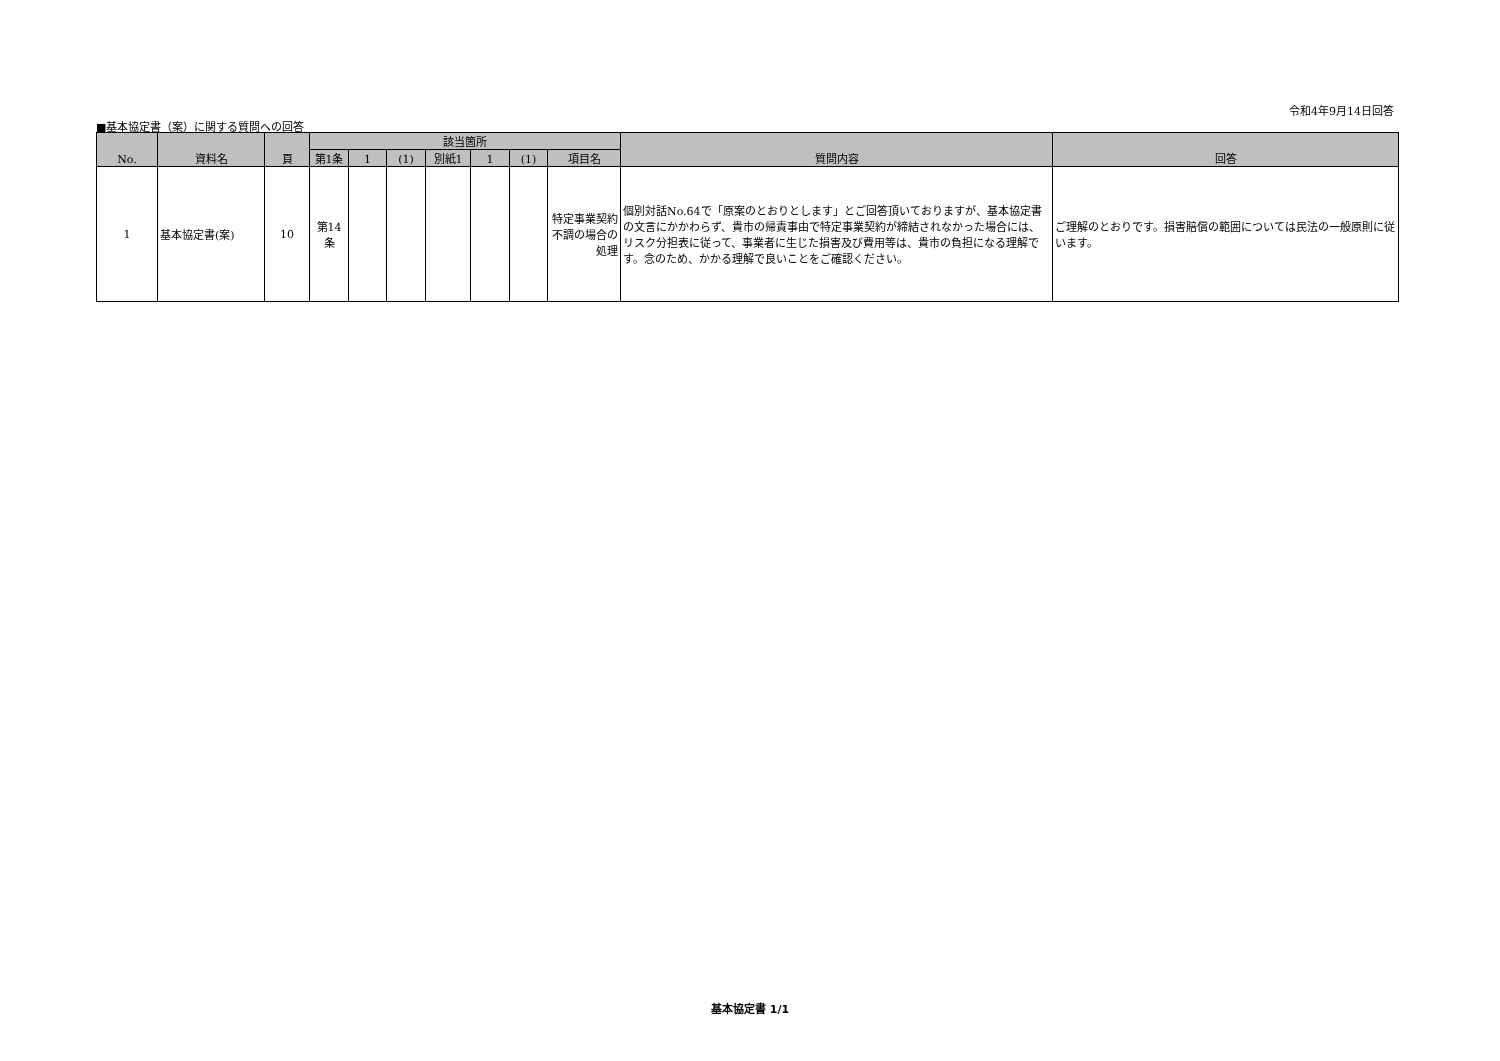令和4年9月14日回答
■基本協定書（案）に関する質問への回答
| No. | 資料名 | 頁 | 該当箇所 | | | | | | | 質問内容 | 回答 |
| --- | --- | --- | --- | --- | --- | --- | --- | --- | --- | --- | --- |
| | | | 第1条 | 1 | (1) | 別紙1 | 1 | (1) | 項目名 | | |
| 1 | 基本協定書(案) | 10 | 第14 条 | | | | | | 特定事業契約不調の場合の処理 | 個別対話No.64で「原案のとおりとします」とご回答頂いておりますが、基本協定書の文言にかかわらず、貴市の帰責事由で特定事業契約が締結されなかった場合には、リスク分担表に従って、事業者に生じた損害及び費用等は、貴市の負担になる理解です。念のため、かかる理解で良いことをご確認ください。 | ご理解のとおりです。損害賠償の範囲については民法の一般原則に従います。 |
基本協定書 1/1